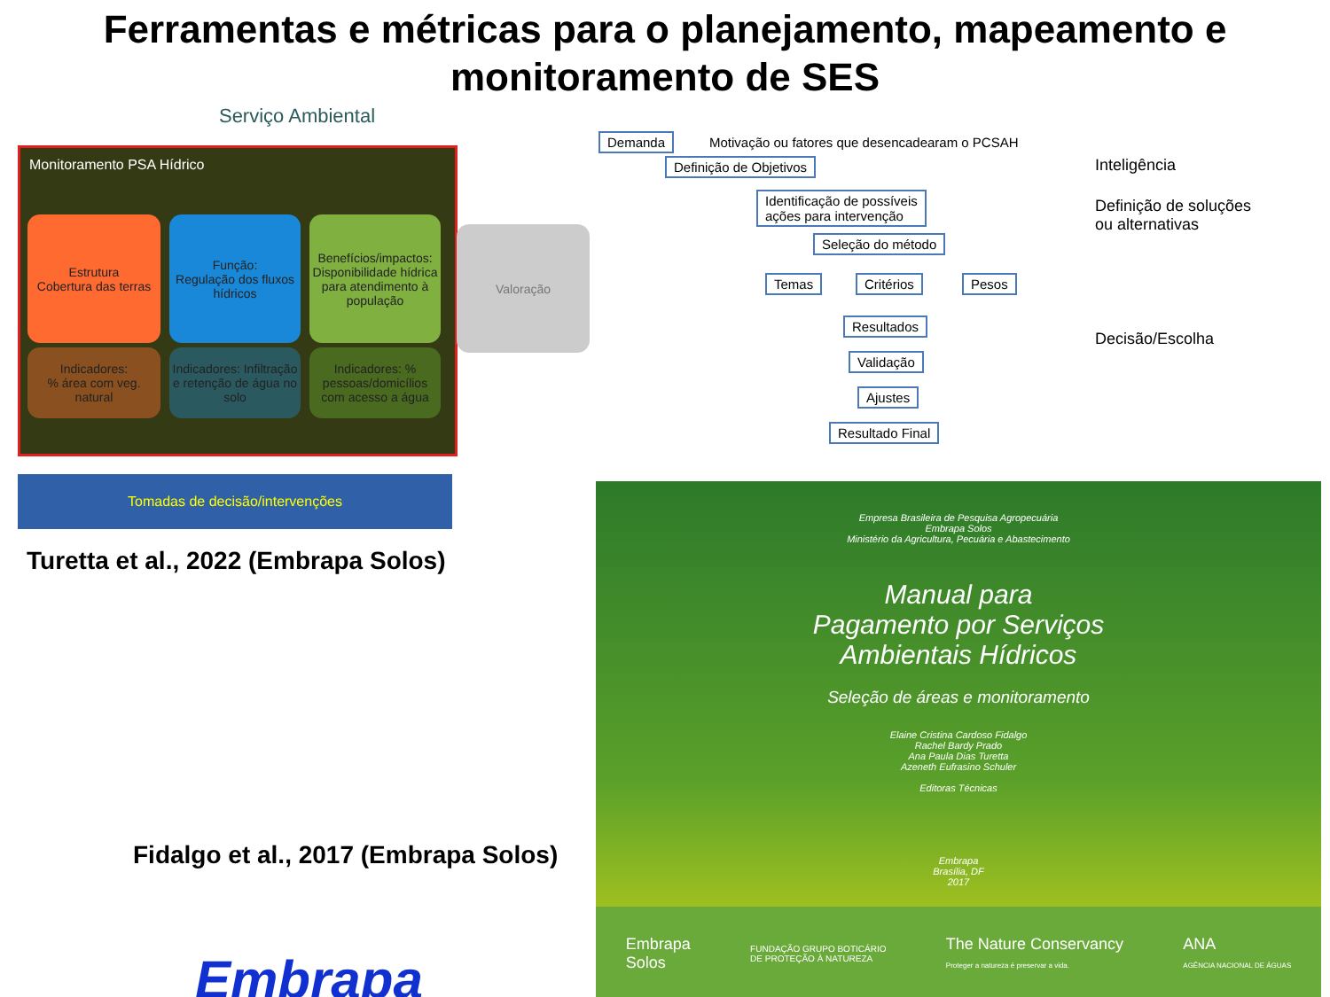Ferramentas e métricas para o planejamento, mapeamento e monitoramento de SES
Serviço Ambiental
Monitoramento PSA Hídrico
Estrutura
Cobertura das terras
Função:
Regulação dos fluxos hídricos
Benefícios/impactos: Disponibilidade hídrica para atendimento à população
Indicadores:
% área com veg. natural
Indicadores: Infiltração e retenção de água no solo
Indicadores: % pessoas/domicílios com acesso a água
Valoração
Tomadas de decisão/intervenções
Turetta et al., 2022 (Embrapa Solos)
Fidalgo et al., 2017 (Embrapa Solos)
Embrapa
Demanda
Motivação ou fatores que desencadearam o PCSAH
Definição de Objetivos Inteligência
Identificação de possíveis
ações para intervenção
Definição de soluções
ou alternativas
Seleção do método
Temas Critérios Pesos
Resultados
Decisão/Escolha
Validação
Ajustes
Resultado Final
Empresa Brasileira de Pesquisa Agropecuária
Embrapa Solos
Ministério da Agricultura, Pecuária e Abastecimento
Manual para
Pagamento por Serviços
Ambientais Hídricos
Seleção de áreas e monitoramento
Elaine Cristina Cardoso Fidalgo
Rachel Bardy Prado
Ana Paula Dias Turetta
Azeneth Eufrasino Schuler
Editoras Técnicas
Embrapa
Brasília, DF
2017
Embrapa
Solos
FUNDAÇÃO GRUPO BOTICÁRIO
DE PROTEÇÃO À NATUREZA
The Nature Conservancy
Proteger a natureza é preservar a vida.
ANA
AGÊNCIA NACIONAL DE ÁGUAS